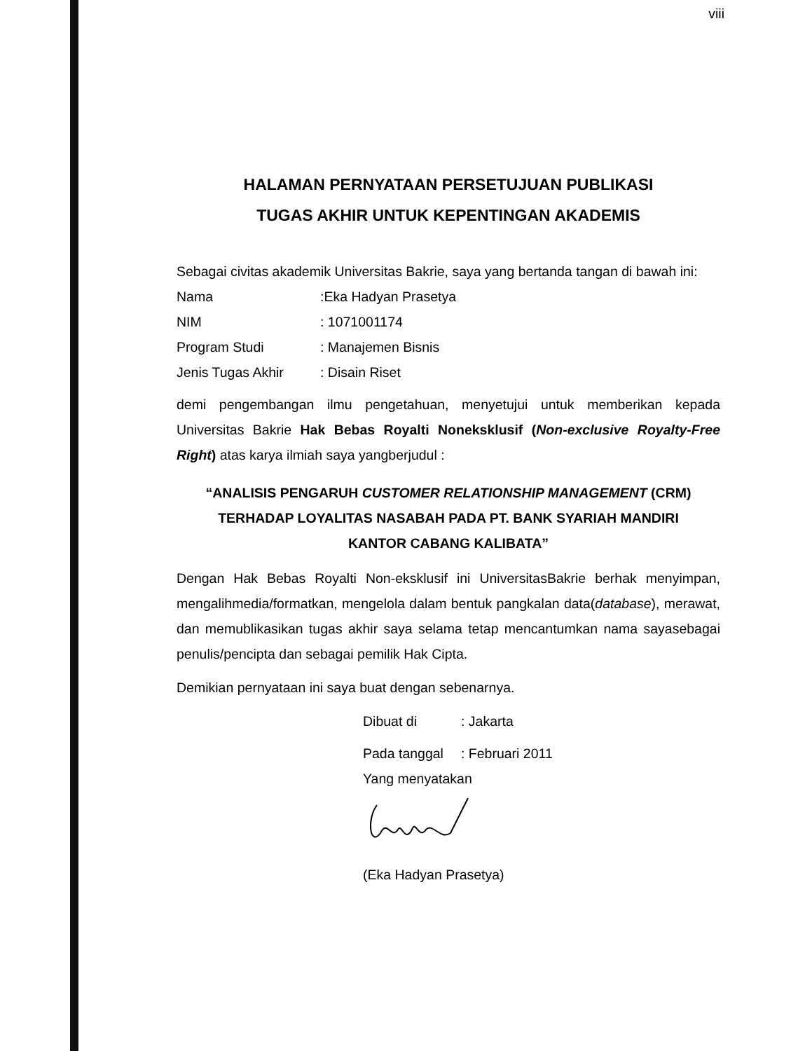viii
HALAMAN PERNYATAAN PERSETUJUAN PUBLIKASI
TUGAS AKHIR UNTUK KEPENTINGAN AKADEMIS
Sebagai civitas akademik Universitas Bakrie, saya yang bertanda tangan di bawah ini:
Nama:Eka Hadyan Prasetya
NIM: 1071001174
Program Studi: Manajemen Bisnis
Jenis Tugas Akhir: Disain Riset
demi pengembangan ilmu pengetahuan, menyetujui untuk memberikan kepada Universitas Bakrie Hak Bebas Royalti Noneksklusif (Non-exclusive Royalty-Free Right) atas karya ilmiah saya yangberjudul :
“ANALISIS PENGARUH CUSTOMER RELATIONSHIP MANAGEMENT (CRM)
TERHADAP LOYALITAS NASABAH PADA PT. BANK SYARIAH MANDIRI
KANTOR CABANG KALIBATA”
Dengan Hak Bebas Royalti Non-eksklusif ini UniversitasBakrie berhak menyimpan, mengalihmedia/formatkan, mengelola dalam bentuk pangkalan data(database), merawat, dan memublikasikan tugas akhir saya selama tetap mencantumkan nama sayasebagai penulis/pencipta dan sebagai pemilik Hak Cipta.
Demikian pernyataan ini saya buat dengan sebenarnya.
Dibuat di: Jakarta
Pada tanggal: Februari 2011
Yang menyatakan
(Eka Hadyan Prasetya)